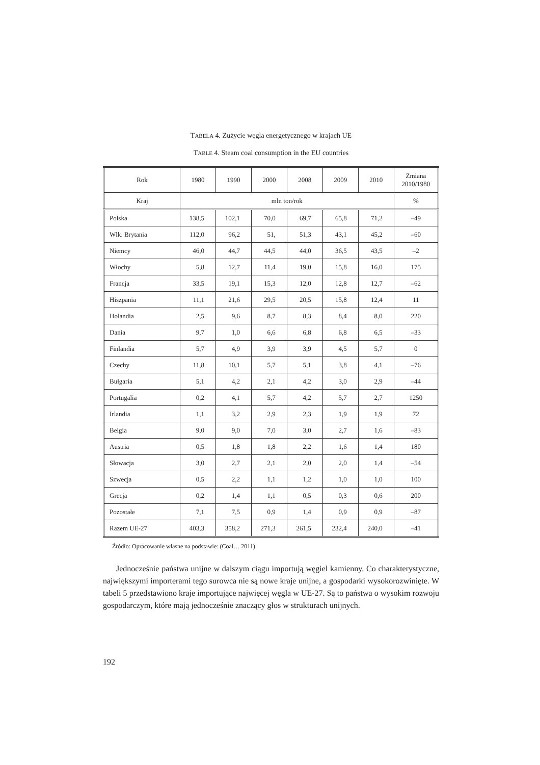TABELA 4. Zużycie węgla energetycznego w krajach UE
TABLE 4. Steam coal consumption in the EU countries
| Rok | 1980 | 1990 | 2000 | 2008 | 2009 | 2010 | Zmiana 2010/1980 |
| --- | --- | --- | --- | --- | --- | --- | --- |
| Kraj | mln ton/rok | | | | | | % |
| Polska | 138,5 | 102,1 | 70,0 | 69,7 | 65,8 | 71,2 | –49 |
| Wlk. Brytania | 112,0 | 96,2 | 51, | 51,3 | 43,1 | 45,2 | –60 |
| Niemcy | 46,0 | 44,7 | 44,5 | 44,0 | 36,5 | 43,5 | –2 |
| Włochy | 5,8 | 12,7 | 11,4 | 19,0 | 15,8 | 16,0 | 175 |
| Francja | 33,5 | 19,1 | 15,3 | 12,0 | 12,8 | 12,7 | –62 |
| Hiszpania | 11,1 | 21,6 | 29,5 | 20,5 | 15,8 | 12,4 | 11 |
| Holandia | 2,5 | 9,6 | 8,7 | 8,3 | 8,4 | 8,0 | 220 |
| Dania | 9,7 | 1,0 | 6,6 | 6,8 | 6,8 | 6,5 | –33 |
| Finlandia | 5,7 | 4,9 | 3,9 | 3,9 | 4,5 | 5,7 | 0 |
| Czechy | 11,8 | 10,1 | 5,7 | 5,1 | 3,8 | 4,1 | –76 |
| Bułgaria | 5,1 | 4,2 | 2,1 | 4,2 | 3,0 | 2,9 | –44 |
| Portugalia | 0,2 | 4,1 | 5,7 | 4,2 | 5,7 | 2,7 | 1250 |
| Irlandia | 1,1 | 3,2 | 2,9 | 2,3 | 1,9 | 1,9 | 72 |
| Belgia | 9,0 | 9,0 | 7,0 | 3,0 | 2,7 | 1,6 | –83 |
| Austria | 0,5 | 1,8 | 1,8 | 2,2 | 1,6 | 1,4 | 180 |
| Słowacja | 3,0 | 2,7 | 2,1 | 2,0 | 2,0 | 1,4 | –54 |
| Szwecja | 0,5 | 2,2 | 1,1 | 1,2 | 1,0 | 1,0 | 100 |
| Grecja | 0,2 | 1,4 | 1,1 | 0,5 | 0,3 | 0,6 | 200 |
| Pozostałe | 7,1 | 7,5 | 0,9 | 1,4 | 0,9 | 0,9 | –87 |
| Razem UE-27 | 403,3 | 358,2 | 271,3 | 261,5 | 232,4 | 240,0 | –41 |
Źródło: Opracowanie własne na podstawie: (Coal… 2011)
Jednocześnie państwa unijne w dalszym ciągu importują węgiel kamienny. Co charakterystyczne, największymi importerami tego surowca nie są nowe kraje unijne, a gospodarki wysokorozwinięte. W tabeli 5 przedstawiono kraje importujące najwięcej węgla w UE-27. Są to państwa o wysokim rozwoju gospodarczym, które mają jednocześnie znaczący głos w strukturach unijnych.
192